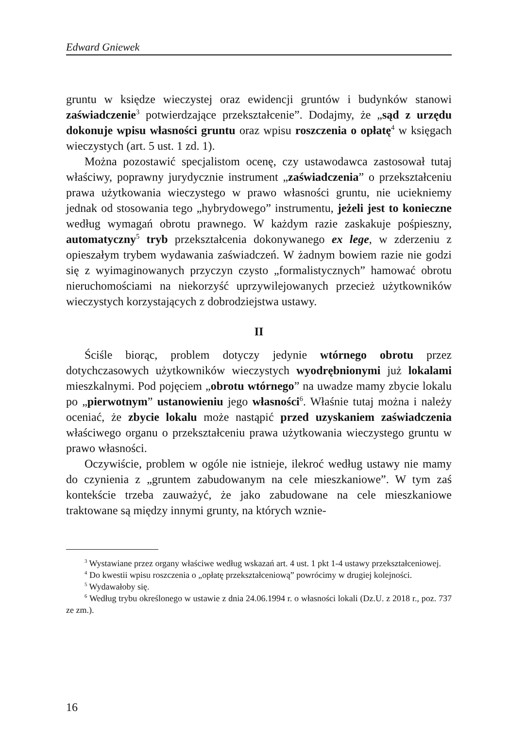Edward Gniewek
gruntu w księdze wieczystej oraz ewidencji gruntów i budynków stanowi zaświadczenie<sup>3</sup> potwierdzające przekształcenie”. Dodajmy, że „sąd z urzędu dokonuje wpisu własności gruntu oraz wpisu roszczenia o opłatę<sup>4</sup> w księgach wieczystych (art. 5 ust. 1 zd. 1).
Można pozostawić specjalistom ocenę, czy ustawodawca zastosował tutaj właściwy, poprawny jurydycznie instrument „zaświadczenia” o przekształceniu prawa użytkowania wieczystego w prawo własności gruntu, nie uciekniemy jednak od stosowania tego „hybrydowego” instrumentu, jeżeli jest to konieczne według wymagań obrotu prawnego. W każdym razie zaskakuje pośpieszny, automatyczny<sup>5</sup> tryb przekształcenia dokonywanego ex lege, w zderzeniu z opieszałym trybem wydawania zaświadczeń. W żadnym bowiem razie nie godzi się z wyimaginowanych przyczyn czysto „formalistycznych” hamować obrotu nieruchomościami na niekorzyść uprzywilejowanych przecież użytkowników wieczystych korzystających z dobrodziejstwa ustawy.
II
Ściśle biorąc, problem dotyczy jedynie wtórnego obrotu przez dotychczasowych użytkowników wieczystych wyodrębnionymi już lokalami mieszkalnymi. Pod pojęciem „obrotu wtórnego” na uwadze mamy zbycie lokalu po „pierwotnym” ustanowieniu jego własności<sup>6</sup>. Właśnie tutaj można i należy oceniać, że zbycie lokalu może nastąpić przed uzyskaniem zaświadczenia właściwego organu o przekształceniu prawa użytkowania wieczystego gruntu w prawo własności.
Oczywiście, problem w ogóle nie istnieje, ilekroć według ustawy nie mamy do czynienia z „gruntem zabudowanym na cele mieszkaniowe”. W tym zaś kontekście trzeba zauważyć, że jako zabudowane na cele mieszkaniowe traktowane są między innymi grunty, na których wznie-
<sup>3</sup> Wystawiane przez organy właściwe według wskazań art. 4 ust. 1 pkt 1-4 ustawy przekształceniowej.
<sup>4</sup> Do kwestii wpisu roszczenia o „opłatę przekształceniową” powrócimy w drugiej kolejności.
<sup>5</sup> Wydawałoby się.
<sup>6</sup> Według trybu określonego w ustawie z dnia 24.06.1994 r. o własności lokali (Dz.U. z 2018 r., poz. 737 ze zm.).
16